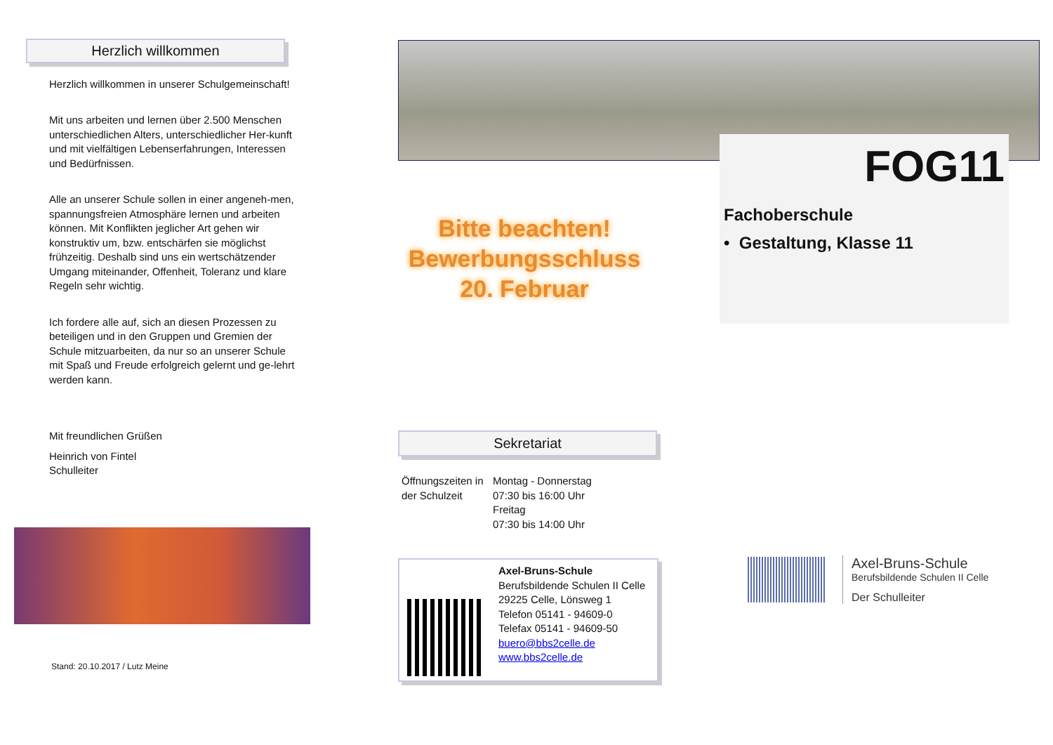Herzlich willkommen
Herzlich willkommen in unserer Schulgemeinschaft!
Mit uns arbeiten und lernen über 2.500 Menschen unterschiedlichen Alters, unterschiedlicher Her-kunft und mit vielfältigen Lebenserfahrungen, Interessen und Bedürfnissen.
Alle an unserer Schule sollen in einer angeneh-men, spannungsfreien Atmosphäre lernen und arbeiten können. Mit Konflikten jeglicher Art gehen wir konstruktiv um, bzw. entschärfen sie möglichst frühzeitig. Deshalb sind uns ein wertschätzender Umgang miteinander, Offenheit, Toleranz und klare Regeln sehr wichtig.
Ich fordere alle auf, sich an diesen Prozessen zu beteiligen und in den Gruppen und Gremien der Schule mitzuarbeiten, da nur so an unserer Schule mit Spaß und Freude erfolgreich gelernt und ge-lehrt werden kann.
Mit freundlichen Grüßen
Heinrich von Fintel
Schulleiter
Stand: 20.10.2017 / Lutz Meine
Bitte beachten!
Bewerbungsschluss
20. Februar
Sekretariat
Öffnungszeiten in der Schulzeit
Montag - Donnerstag
07:30 bis 16:00 Uhr
Freitag
07:30 bis 14:00 Uhr
Axel-Bruns-Schule
Berufsbildende Schulen II Celle
29225 Celle, Lönsweg 1
Telefon 05141 - 94609-0
Telefax 05141 - 94609-50
buero@bbs2celle.de
www.bbs2celle.de
FOG11
Fachoberschule
• Gestaltung, Klasse 11
Axel-Bruns-Schule
Berufsbildende Schulen II Celle
Der Schulleiter